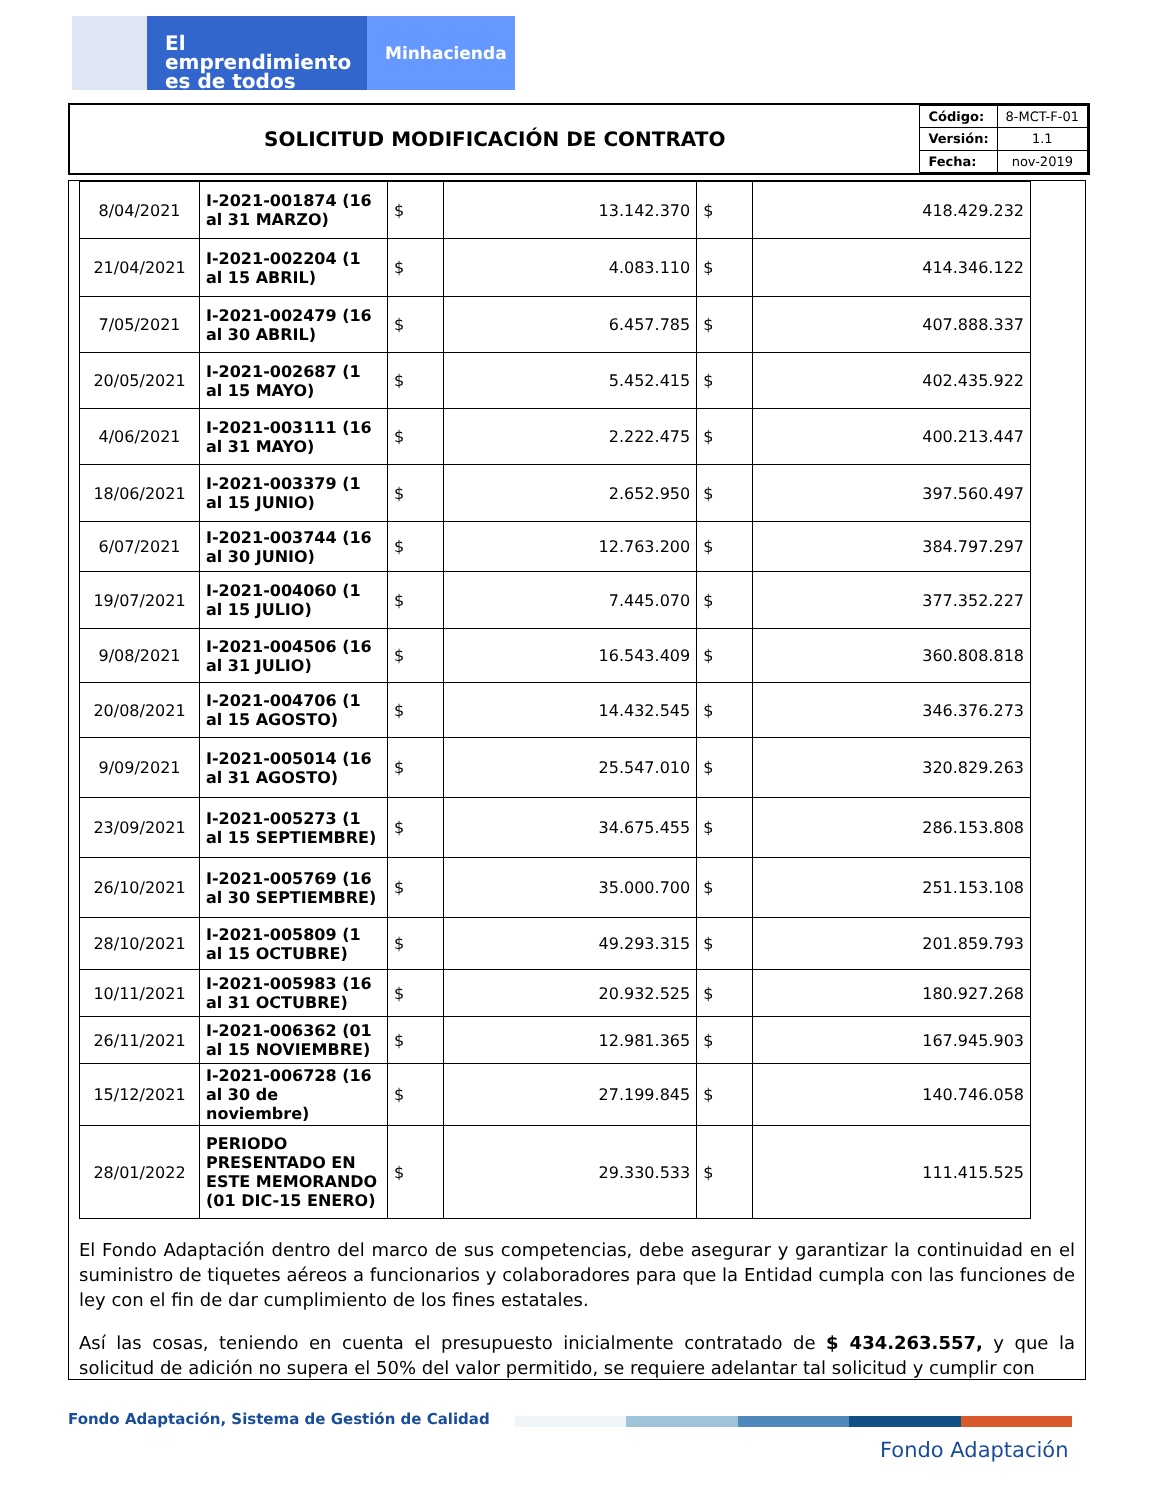El emprendimiento
es de todos
Minhacienda
SOLICITUD MODIFICACIÓN DE CONTRATO
| Código: | 8-MCT-F-01 |
| Versión: | 1.1 |
| Fecha: | nov-2019 |
| 8/04/2021 | I-2021-001874 (16 al 31 MARZO) | $ | 13.142.370 | $ | 418.429.232 |
| 21/04/2021 | I-2021-002204 (1 al 15 ABRIL) | $ | 4.083.110 | $ | 414.346.122 |
| 7/05/2021 | I-2021-002479 (16 al 30 ABRIL) | $ | 6.457.785 | $ | 407.888.337 |
| 20/05/2021 | I-2021-002687 (1 al 15 MAYO) | $ | 5.452.415 | $ | 402.435.922 |
| 4/06/2021 | I-2021-003111 (16 al 31 MAYO) | $ | 2.222.475 | $ | 400.213.447 |
| 18/06/2021 | I-2021-003379 (1 al 15 JUNIO) | $ | 2.652.950 | $ | 397.560.497 |
| 6/07/2021 | I-2021-003744 (16 al 30 JUNIO) | $ | 12.763.200 | $ | 384.797.297 |
| 19/07/2021 | I-2021-004060 (1 al 15 JULIO) | $ | 7.445.070 | $ | 377.352.227 |
| 9/08/2021 | I-2021-004506 (16 al 31 JULIO) | $ | 16.543.409 | $ | 360.808.818 |
| 20/08/2021 | I-2021-004706 (1 al 15 AGOSTO) | $ | 14.432.545 | $ | 346.376.273 |
| 9/09/2021 | I-2021-005014 (16 al 31 AGOSTO) | $ | 25.547.010 | $ | 320.829.263 |
| 23/09/2021 | I-2021-005273 (1 al 15 SEPTIEMBRE) | $ | 34.675.455 | $ | 286.153.808 |
| 26/10/2021 | I-2021-005769 (16 al 30 SEPTIEMBRE) | $ | 35.000.700 | $ | 251.153.108 |
| 28/10/2021 | I-2021-005809 (1 al 15 OCTUBRE) | $ | 49.293.315 | $ | 201.859.793 |
| 10/11/2021 | I-2021-005983 (16 al 31 OCTUBRE) | $ | 20.932.525 | $ | 180.927.268 |
| 26/11/2021 | I-2021-006362 (01 al 15 NOVIEMBRE) | $ | 12.981.365 | $ | 167.945.903 |
| 15/12/2021 | I-2021-006728 (16 al 30 de noviembre) | $ | 27.199.845 | $ | 140.746.058 |
| 28/01/2022 | PERIODO PRESENTADO EN ESTE MEMORANDO (01 DIC-15 ENERO) | $ | 29.330.533 | $ | 111.415.525 |
El Fondo Adaptación dentro del marco de sus competencias, debe asegurar y garantizar la continuidad en el suministro de tiquetes aéreos a funcionarios y colaboradores para que la Entidad cumpla con las funciones de ley con el fin de dar cumplimiento de los fines estatales.
Así las cosas, teniendo en cuenta el presupuesto inicialmente contratado de $ 434.263.557, y que la solicitud de adición no supera el 50% del valor permitido, se requiere adelantar tal solicitud y cumplir con
Fondo Adaptación, Sistema de Gestión de Calidad
Fondo Adaptación